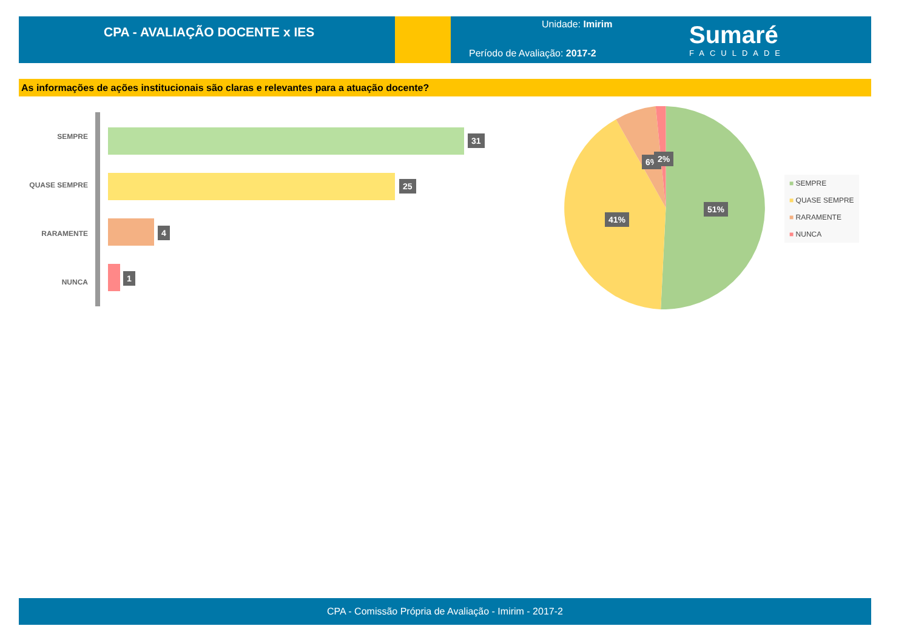CPA - AVALIAÇÃO DOCENTE x IES
Unidade: Imirim
Período de Avaliação: 2017-2
Sumaré
FACULDADE
As informações de ações institucionais são claras e relevantes para a atuação docente?
SEMPRE 31
QUASE SEMPRE 25
RARAMENTE 4
NUNCA
1
6% 2%
41%
51%
■ SEMPRE
■ QUASE SEMPRE
■ RARAMENTE
■ NUNCA
CPA - Comissão Própria de Avaliação - Imirim - 2017-2